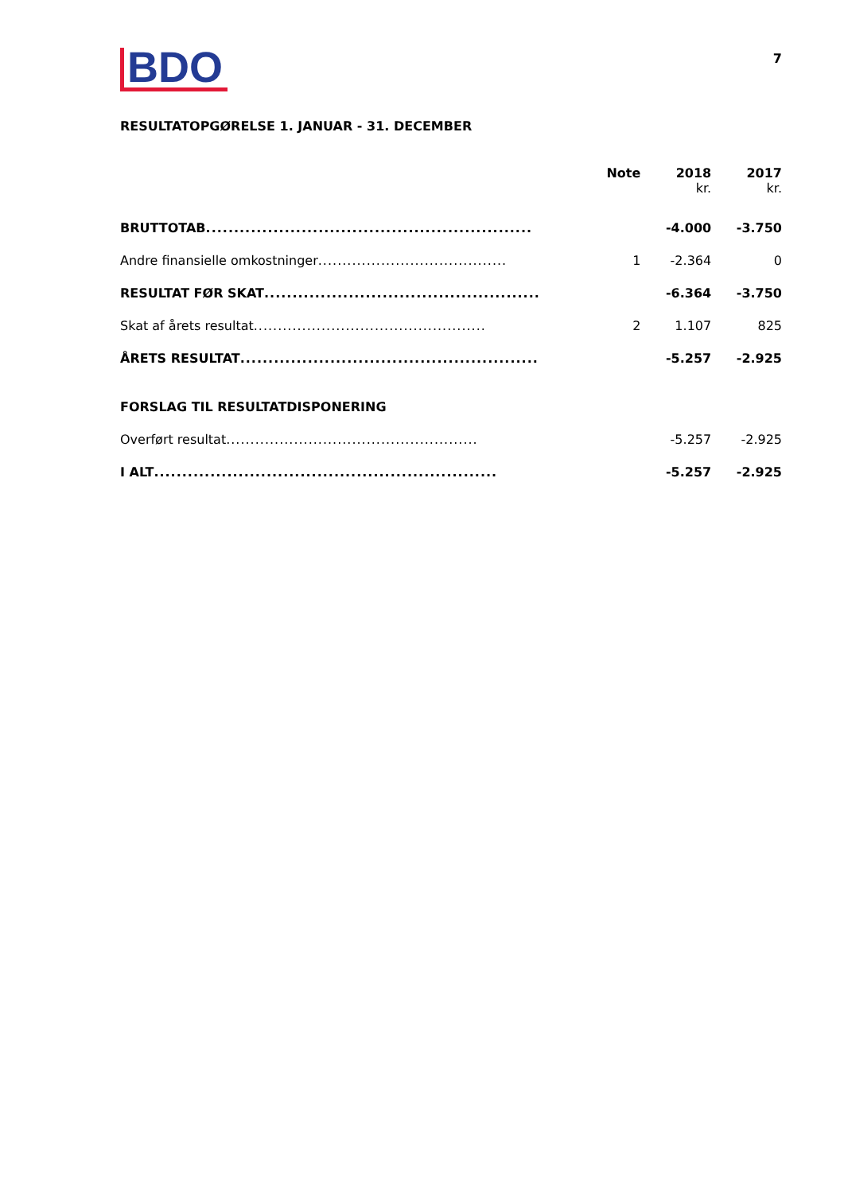BDO
7
RESULTATOPGØRELSE 1. JANUAR - 31. DECEMBER
| | Note | 2018 kr. | 2017 kr. |
| --- | --- | --- | --- |
| BRUTTOTAB .......................................................... | | -4.000 | -3.750 |
| Andre finansielle omkostninger ....................................... | 1 | -2.364 | 0 |
| RESULTAT FØR SKAT ................................................. | | -6.364 | -3.750 |
| Skat af årets resultat ................................................ | 2 | 1.107 | 825 |
| ÅRETS RESULTAT ..................................................... | | -5.257 | -2.925 |
| FORSLAG TIL RESULTATDISPONERING | | | |
| Overført resultat .................................................... | | -5.257 | -2.925 |
| I ALT ............................................................. | | -5.257 | -2.925 |